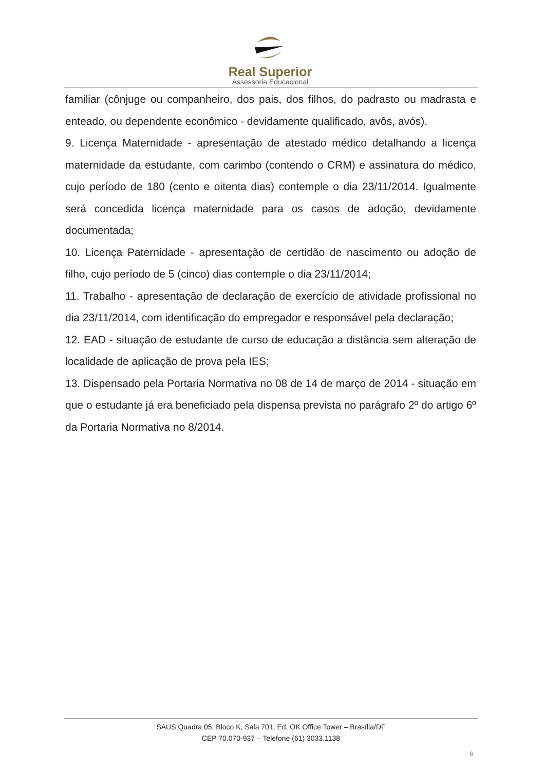Real Superior
Assessoria Educacional
familiar (cônjuge ou companheiro, dos pais, dos filhos, do padrasto ou madrasta e enteado, ou dependente econômico - devidamente qualificado, avôs, avós).
9. Licença Maternidade - apresentação de atestado médico detalhando a licença maternidade da estudante, com carimbo (contendo o CRM) e assinatura do médico, cujo período de 180 (cento e oitenta dias) contemple o dia 23/11/2014. Igualmente será concedida licença maternidade para os casos de adoção, devidamente documentada;
10. Licença Paternidade - apresentação de certidão de nascimento ou adoção de filho, cujo período de 5 (cinco) dias contemple o dia 23/11/2014;
11. Trabalho - apresentação de declaração de exercício de atividade profissional no dia 23/11/2014, com identificação do empregador e responsável pela declaração;
12. EAD - situação de estudante de curso de educação a distância sem alteração de localidade de aplicação de prova pela IES;
13. Dispensado pela Portaria Normativa no 08 de 14 de março de 2014 - situação em que o estudante já era beneficiado pela dispensa prevista no parágrafo 2º do artigo 6º da Portaria Normativa no 8/2014.
SAUS Quadra 05, Bloco K, Sala 701, Ed. OK Office Tower – Brasília/DF
CEP 70.070-937 – Telefone (61) 3033.1138
6